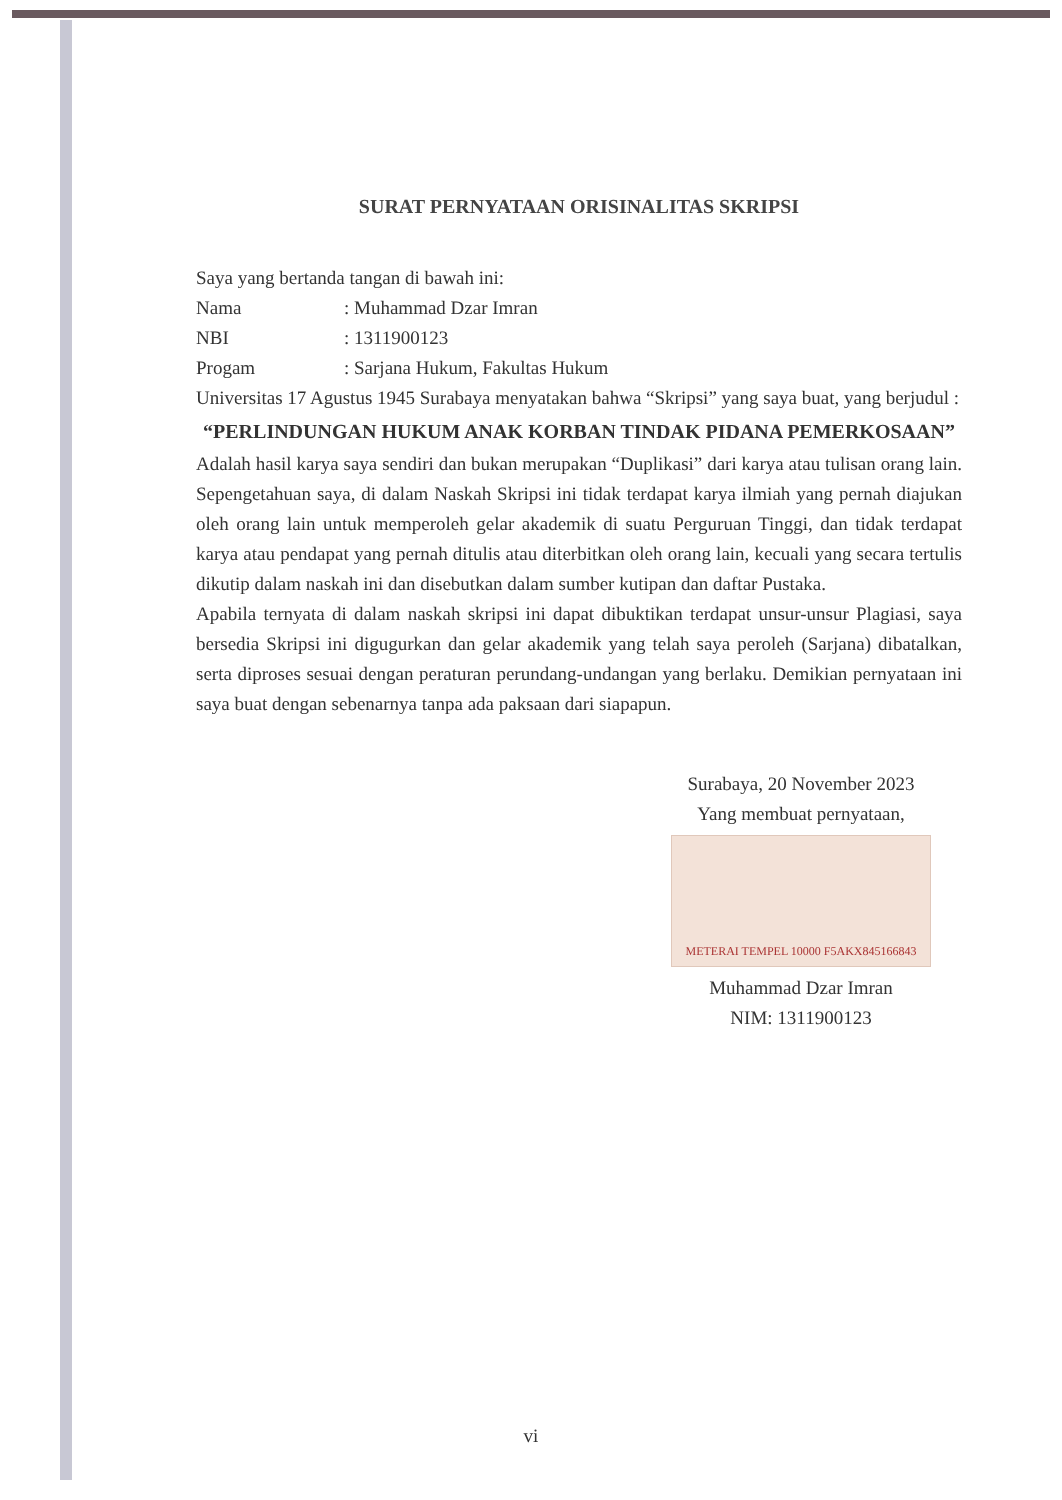SURAT PERNYATAAN ORISINALITAS SKRIPSI
Saya yang bertanda tangan di bawah ini:
Nama: Muhammad Dzar Imran
NBI: 1311900123
Progam: Sarjana Hukum, Fakultas Hukum
Universitas 17 Agustus 1945 Surabaya menyatakan bahwa “Skripsi” yang saya buat, yang berjudul :
“PERLINDUNGAN HUKUM ANAK KORBAN TINDAK PIDANA PEMERKOSAAN”
Adalah hasil karya saya sendiri dan bukan merupakan “Duplikasi” dari karya atau tulisan orang lain. Sepengetahuan saya, di dalam Naskah Skripsi ini tidak terdapat karya ilmiah yang pernah diajukan oleh orang lain untuk memperoleh gelar akademik di suatu Perguruan Tinggi, dan tidak terdapat karya atau pendapat yang pernah ditulis atau diterbitkan oleh orang lain, kecuali yang secara tertulis dikutip dalam naskah ini dan disebutkan dalam sumber kutipan dan daftar Pustaka.
Apabila ternyata di dalam naskah skripsi ini dapat dibuktikan terdapat unsur-unsur Plagiasi, saya bersedia Skripsi ini digugurkan dan gelar akademik yang telah saya peroleh (Sarjana) dibatalkan, serta diproses sesuai dengan peraturan perundang-undangan yang berlaku. Demikian pernyataan ini saya buat dengan sebenarnya tanpa ada paksaan dari siapapun.
Surabaya, 20 November 2023
Yang membuat pernyataan,
METERAI TEMPEL 10000 F5AKX845166843
Muhammad Dzar Imran
NIM: 1311900123
vi